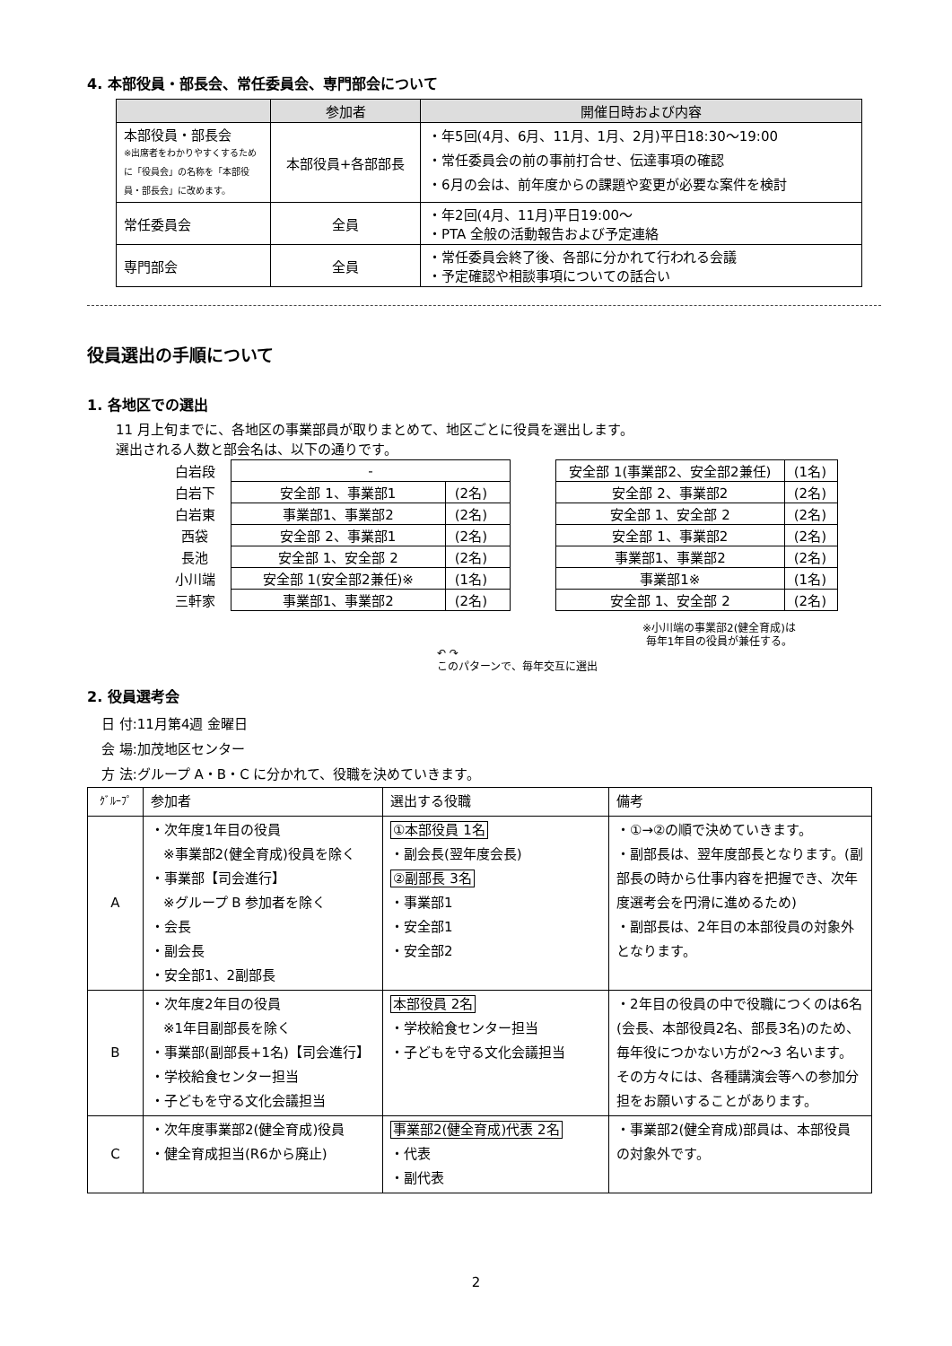4. 本部役員・部長会、常任委員会、専門部会について
| | 参加者 | 開催日時および内容 |
| --- | --- | --- |
| 本部役員・部長会 ※出席者をわかりやすくするために「役員会」の名称を「本部役員・部長会」に改めます。 | 本部役員+各部部長 | ・年5回(4月、6月、11月、1月、2月)平日18:30～19:00 ・常任委員会の前の事前打合せ、伝達事項の確認 ・6月の会は、前年度からの課題や変更が必要な案件を検討 |
| 常任委員会 | 全員 | ・年2回(4月、11月)平日19:00～ ・PTA 全般の活動報告および予定連絡 |
| 専門部会 | 全員 | ・常任委員会終了後、各部に分かれて行われる会議 ・予定確認や相談事項についての話合い |
役員選出の手順について
1. 各地区での選出
11 月上旬までに、各地区の事業部員が取りまとめて、地区ごとに役員を選出します。
選出される人数と部会名は、以下の通りです。
| 白岩段 | - | |
| 白岩下 | 安全部 1、事業部1 | (2名) |
| 白岩東 | 事業部1、事業部2 | (2名) |
| 西袋 | 安全部 2、事業部1 | (2名) |
| 長池 | 安全部 1、安全部 2 | (2名) |
| 小川端 | 安全部 1(安全部2兼任)※ | (1名) |
| 三軒家 | 事業部1、事業部2 | (2名) |
| 安全部 1(事業部2、安全部2兼任) | (1名) |
| 安全部 2、事業部2 | (2名) |
| 安全部 1、安全部 2 | (2名) |
| 安全部 1、事業部2 | (2名) |
| 事業部1、事業部2 | (2名) |
| 事業部1※ | (1名) |
| 安全部 1、安全部 2 | (2名) |
↶ ↷
このパターンで、毎年交互に選出
※小川端の事業部2(健全育成)は
毎年1年目の役員が兼任する。
2. 役員選考会
日 付:11月第4週 金曜日
会 場:加茂地区センター
方 法:グループ A・B・C に分かれて、役職を決めていきます。
| ｸﾞﾙｰﾌﾟ | 参加者 | 選出する役職 | 備考 |
| A | ・次年度1年目の役員 ※事業部2(健全育成)役員を除く ・事業部【司会進行】 ※グループ B 参加者を除く ・会長 ・副会長 ・安全部1、2副部長 | ①本部役員 1名 ・副会長(翌年度会長) ②副部長 3名 ・事業部1 ・安全部1 ・安全部2 | ・①→②の順で決めていきます。 ・副部長は、翌年度部長となります。(副部長の時から仕事内容を把握でき、次年度選考会を円滑に進めるため) ・副部長は、2年目の本部役員の対象外となります。 |
| B | ・次年度2年目の役員 ※1年目副部長を除く ・事業部(副部長+1名)【司会進行】 ・学校給食センター担当 ・子どもを守る文化会議担当 | 本部役員 2名 ・学校給食センター担当 ・子どもを守る文化会議担当 | ・2年目の役員の中で役職につくのは6名(会長、本部役員2名、部長3名)のため、毎年役につかない方が2～3 名います。その方々には、各種講演会等への参加分担をお願いすることがあります。 |
| C | ・次年度事業部2(健全育成)役員 ・健全育成担当(R6から廃止) | 事業部2(健全育成)代表 2名 ・代表 ・副代表 | ・事業部2(健全育成)部員は、本部役員の対象外です。 |
2